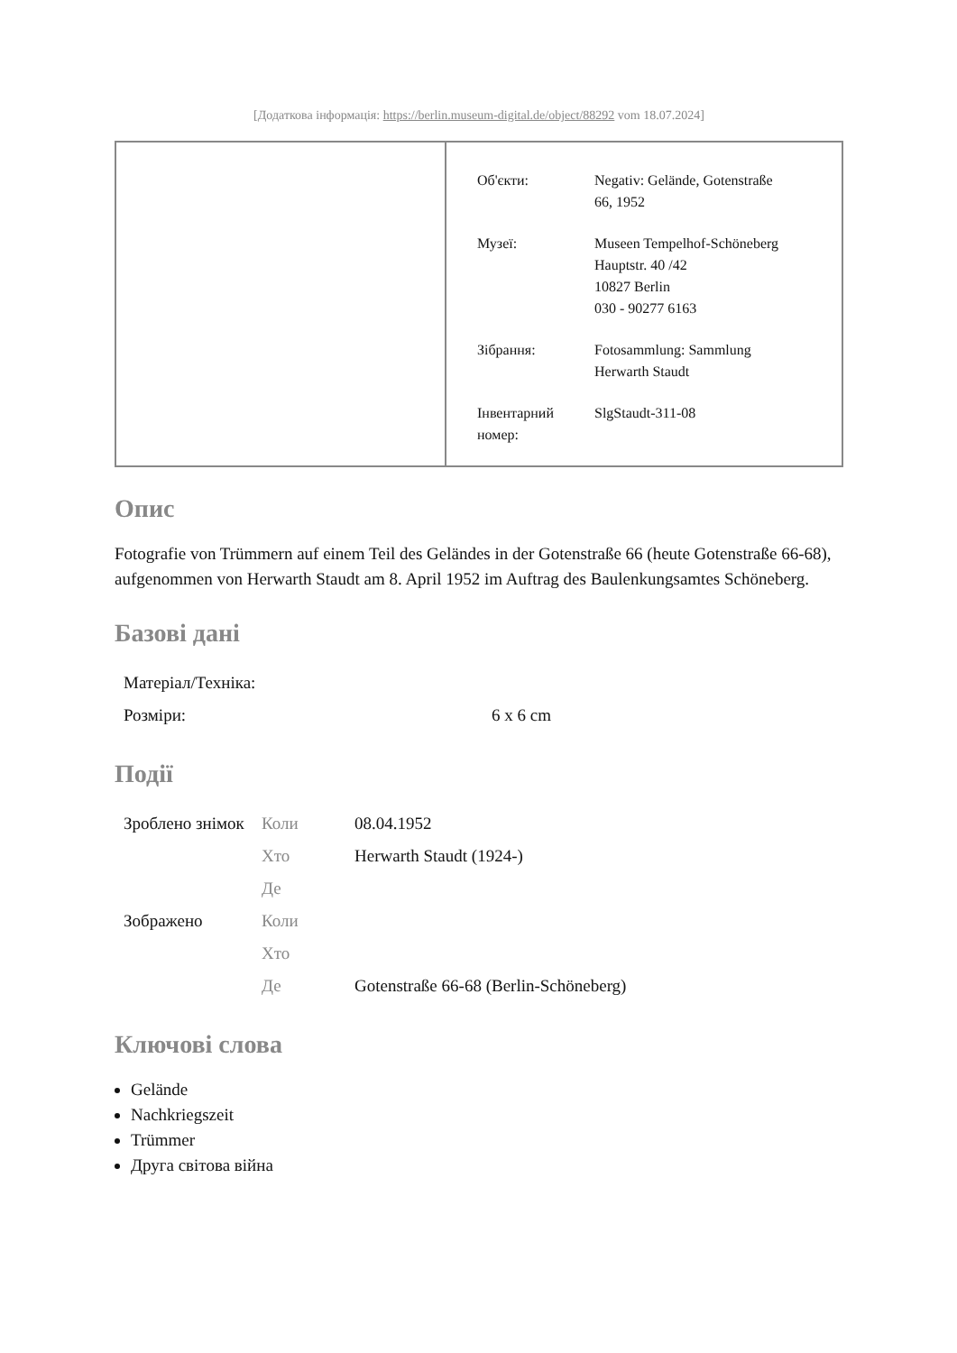[Додаткова інформація: https://berlin.museum-digital.de/object/88292 vom 18.07.2024]
| Об'єкти: | Negativ: Gelände, Gotenstraße 66, 1952 |
| Музеї: | Museen Tempelhof-Schöneberg Hauptstr. 40 /42 10827 Berlin 030 - 90277 6163 |
| Зібрання: | Fotosammlung: Sammlung Herwarth Staudt |
| Інвентарний номер: | SlgStaudt-311-08 |
Опис
Fotografie von Trümmern auf einem Teil des Geländes in der Gotenstraße 66 (heute Gotenstraße 66-68), aufgenommen von Herwarth Staudt am 8. April 1952 im Auftrag des Baulenkungsamtes Schöneberg.
Базові дані
| Матеріал/Техніка: | |
| Розміри: | 6 x 6 cm |
Події
| Зроблено знімок | Коли | 08.04.1952 |
| | Хто | Herwarth Staudt (1924-) |
| | Де | |
| Зображено | Коли | |
| | Хто | |
| | Де | Gotenstraße 66-68 (Berlin-Schöneberg) |
Ключові слова
Gelände
Nachkriegszeit
Trümmer
Друга світова війна